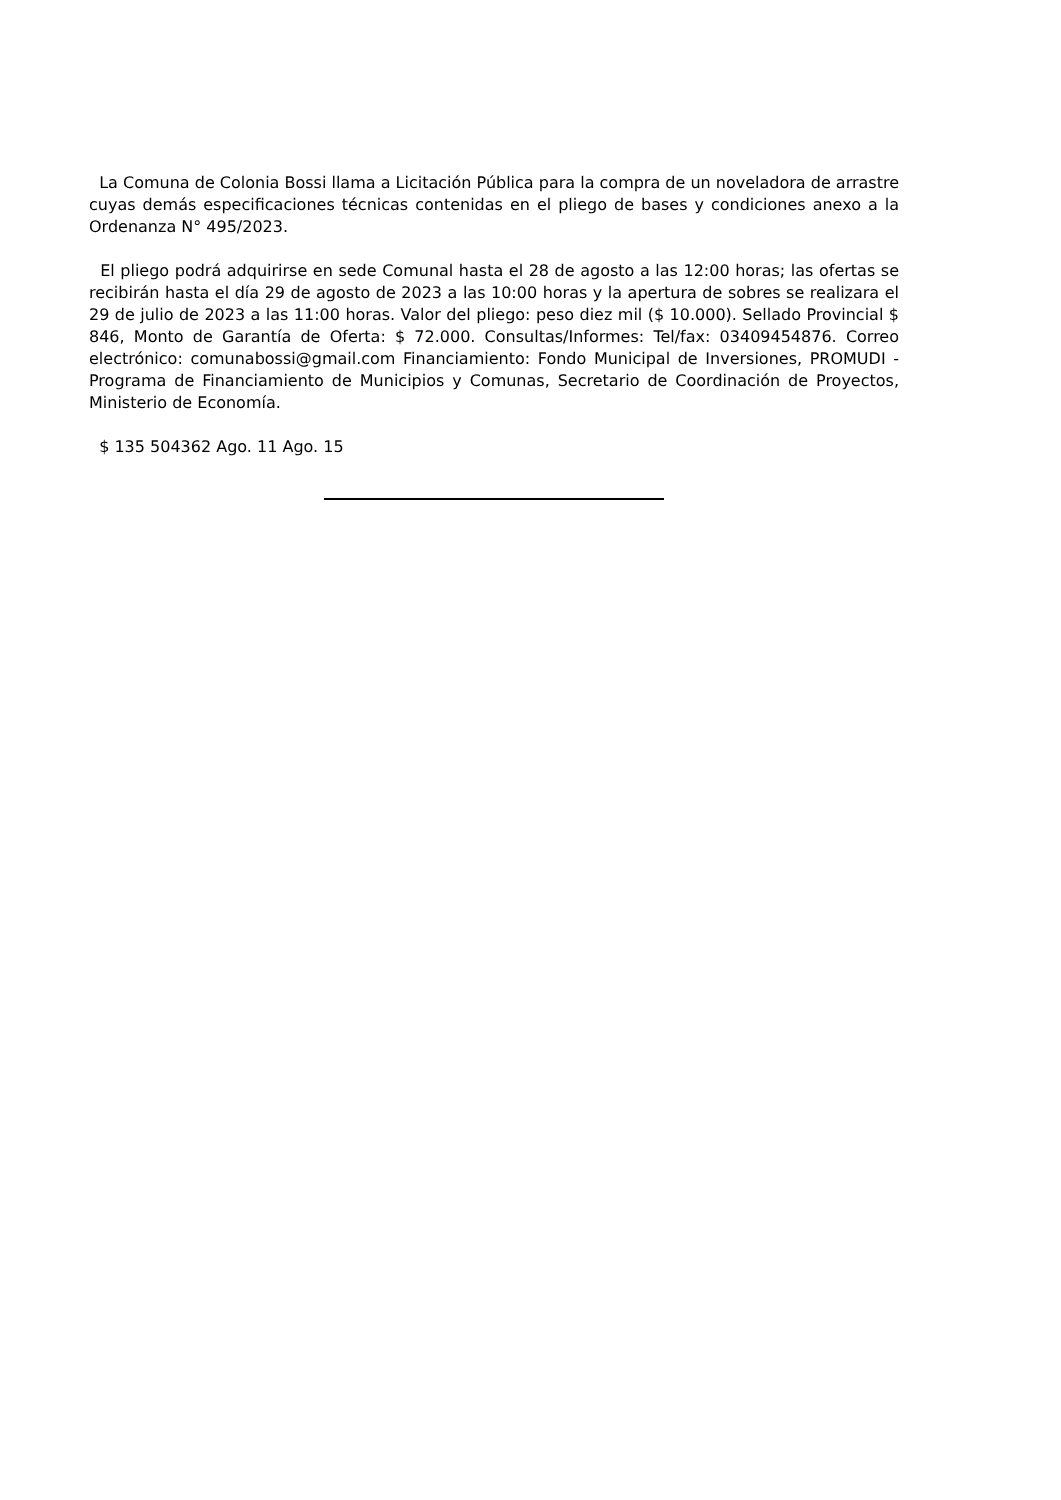La Comuna de Colonia Bossi llama a Licitación Pública para la compra de un noveladora de arrastre cuyas demás especificaciones técnicas contenidas en el pliego de bases y condiciones anexo a la Ordenanza N° 495/2023.
El pliego podrá adquirirse en sede Comunal hasta el 28 de agosto a las 12:00 horas; las ofertas se recibirán hasta el día 29 de agosto de 2023 a las 10:00 horas y la apertura de sobres se realizara el 29 de julio de 2023 a las 11:00 horas. Valor del pliego: peso diez mil ($ 10.000). Sellado Provincial $ 846, Monto de Garantía de Oferta: $ 72.000. Consultas/Informes: Tel/fax: 03409454876. Correo electrónico: comunabossi@gmail.com Financiamiento: Fondo Municipal de Inversiones, PROMUDI - Programa de Financiamiento de Municipios y Comunas, Secretario de Coordinación de Proyectos, Ministerio de Economía.
$ 135 504362 Ago. 11 Ago. 15